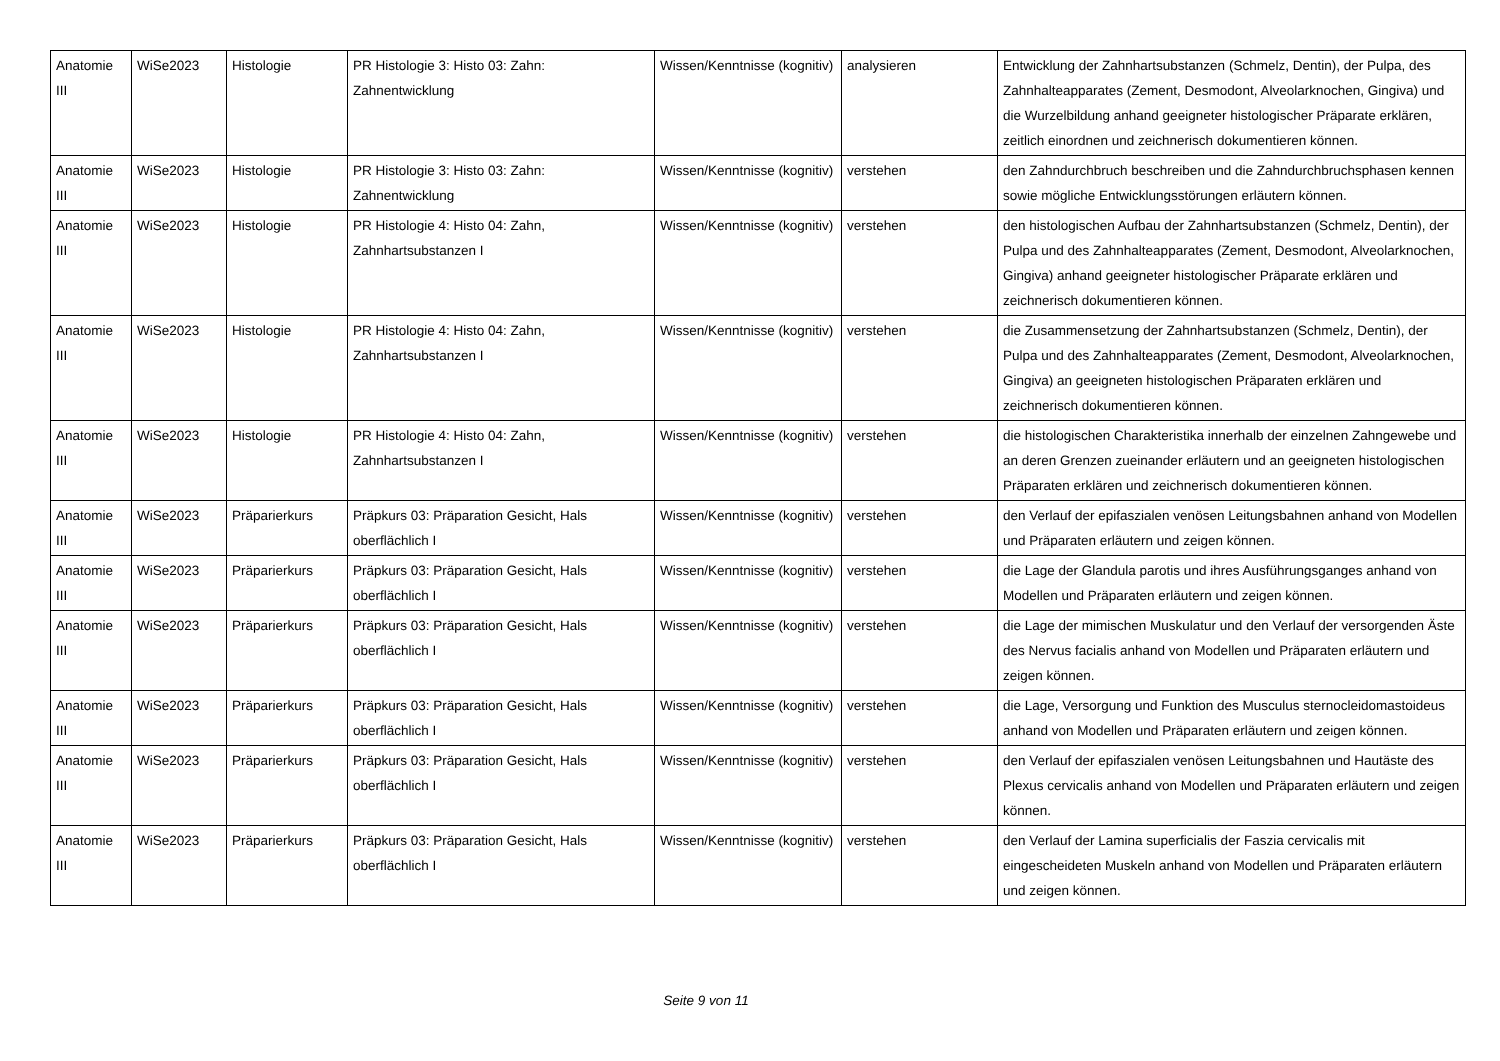| Anatomie III | WiSe2023 | Histologie | PR Histologie 3: Histo 03: Zahn: Zahnentwicklung | Wissen/Kenntnisse (kognitiv) | analysieren | Entwicklung der Zahnhartsubstanzen (Schmelz, Dentin), der Pulpa, des Zahnhalteapparates (Zement, Desmodont, Alveolarknochen, Gingiva) und die Wurzelbildung anhand geeigneter histologischer Präparate erklären, zeitlich einordnen und zeichnerisch dokumentieren können. |
| Anatomie III | WiSe2023 | Histologie | PR Histologie 3: Histo 03: Zahn: Zahnentwicklung | Wissen/Kenntnisse (kognitiv) | verstehen | den Zahndurchbruch beschreiben und die Zahndurchbruchsphasen kennen sowie mögliche Entwicklungsstörungen erläutern können. |
| Anatomie III | WiSe2023 | Histologie | PR Histologie 4: Histo 04: Zahn, Zahnhartsubstanzen I | Wissen/Kenntnisse (kognitiv) | verstehen | den histologischen Aufbau der Zahnhartsubstanzen (Schmelz, Dentin), der Pulpa und des Zahnhalteapparates (Zement, Desmodont, Alveolarknochen, Gingiva) anhand geeigneter histologischer Präparate erklären und zeichnerisch dokumentieren können. |
| Anatomie III | WiSe2023 | Histologie | PR Histologie 4: Histo 04: Zahn, Zahnhartsubstanzen I | Wissen/Kenntnisse (kognitiv) | verstehen | die Zusammensetzung der Zahnhartsubstanzen (Schmelz, Dentin), der Pulpa und des Zahnhalteapparates (Zement, Desmodont, Alveolarknochen, Gingiva) an geeigneten histologischen Präparaten erklären und zeichnerisch dokumentieren können. |
| Anatomie III | WiSe2023 | Histologie | PR Histologie 4: Histo 04: Zahn, Zahnhartsubstanzen I | Wissen/Kenntnisse (kognitiv) | verstehen | die histologischen Charakteristika innerhalb der einzelnen Zahngewebe und an deren Grenzen zueinander erläutern und an geeigneten histologischen Präparaten erklären und zeichnerisch dokumentieren können. |
| Anatomie III | WiSe2023 | Präparierkurs | Präpkurs 03: Präparation Gesicht, Hals oberflächlich I | Wissen/Kenntnisse (kognitiv) | verstehen | den Verlauf der epifaszialen venösen Leitungsbahnen anhand von Modellen und Präparaten erläutern und zeigen können. |
| Anatomie III | WiSe2023 | Präparierkurs | Präpkurs 03: Präparation Gesicht, Hals oberflächlich I | Wissen/Kenntnisse (kognitiv) | verstehen | die Lage der Glandula parotis und ihres Ausführungsganges anhand von Modellen und Präparaten erläutern und zeigen können. |
| Anatomie III | WiSe2023 | Präparierkurs | Präpkurs 03: Präparation Gesicht, Hals oberflächlich I | Wissen/Kenntnisse (kognitiv) | verstehen | die Lage der mimischen Muskulatur und den Verlauf der versorgenden Äste des Nervus facialis anhand von Modellen und Präparaten erläutern und zeigen können. |
| Anatomie III | WiSe2023 | Präparierkurs | Präpkurs 03: Präparation Gesicht, Hals oberflächlich I | Wissen/Kenntnisse (kognitiv) | verstehen | die Lage, Versorgung und Funktion des Musculus sternocleidomastoideus anhand von Modellen und Präparaten erläutern und zeigen können. |
| Anatomie III | WiSe2023 | Präparierkurs | Präpkurs 03: Präparation Gesicht, Hals oberflächlich I | Wissen/Kenntnisse (kognitiv) | verstehen | den Verlauf der epifaszialen venösen Leitungsbahnen und Hautäste des Plexus cervicalis anhand von Modellen und Präparaten erläutern und zeigen können. |
| Anatomie III | WiSe2023 | Präparierkurs | Präpkurs 03: Präparation Gesicht, Hals oberflächlich I | Wissen/Kenntnisse (kognitiv) | verstehen | den Verlauf der Lamina superficialis der Faszia cervicalis mit eingescheideten Muskeln anhand von Modellen und Präparaten erläutern und zeigen können. |
Seite 9 von 11